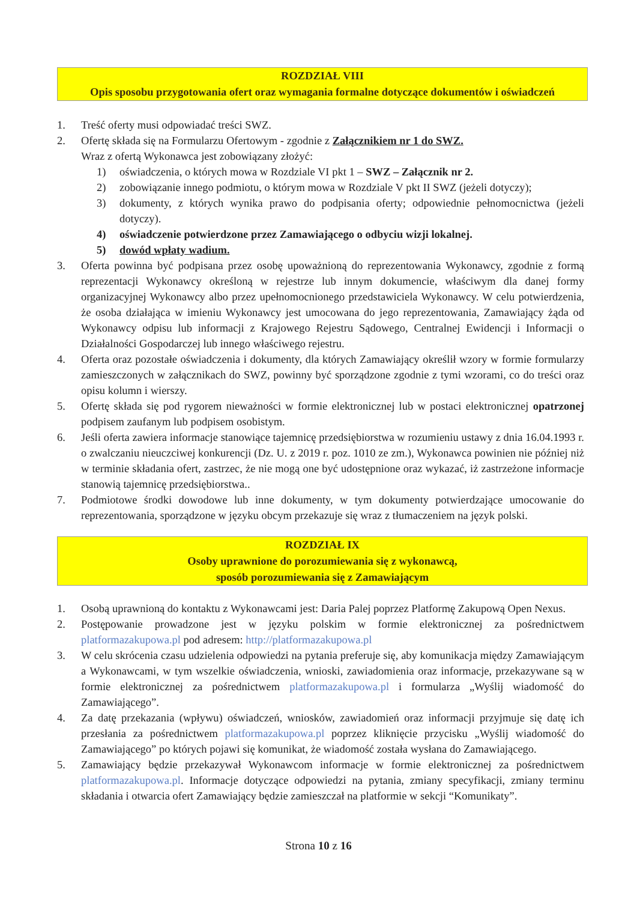ROZDZIAŁ VIII
Opis sposobu przygotowania ofert oraz wymagania formalne dotyczące dokumentów i oświadczeń
1. Treść oferty musi odpowiadać treści SWZ.
2. Ofertę składa się na Formularzu Ofertowym - zgodnie z Załącznikiem nr 1 do SWZ.
Wraz z ofertą Wykonawca jest zobowiązany złożyć:
1) oświadczenia, o których mowa w Rozdziale VI pkt 1 – SWZ – Załącznik nr 2.
2) zobowiązanie innego podmiotu, o którym mowa w Rozdziale V pkt II SWZ (jeżeli dotyczy);
3) dokumenty, z których wynika prawo do podpisania oferty; odpowiednie pełnomocnictwa (jeżeli dotyczy).
4) oświadczenie potwierdzone przez Zamawiającego o odbyciu wizji lokalnej.
5) dowód wpłaty wadium.
3. Oferta powinna być podpisana przez osobę upoważnioną do reprezentowania Wykonawcy, zgodnie z formą reprezentacji Wykonawcy określoną w rejestrze lub innym dokumencie, właściwym dla danej formy organizacyjnej Wykonawcy albo przez upełnomocnionego przedstawiciela Wykonawcy. W celu potwierdzenia, że osoba działająca w imieniu Wykonawcy jest umocowana do jego reprezentowania, Zamawiający żąda od Wykonawcy odpisu lub informacji z Krajowego Rejestru Sądowego, Centralnej Ewidencji i Informacji o Działalności Gospodarczej lub innego właściwego rejestru.
4. Oferta oraz pozostałe oświadczenia i dokumenty, dla których Zamawiający określił wzory w formie formularzy zamieszczonych w załącznikach do SWZ, powinny być sporządzone zgodnie z tymi wzorami, co do treści oraz opisu kolumn i wierszy.
5. Ofertę składa się pod rygorem nieważności w formie elektronicznej lub w postaci elektronicznej opatrzonej podpisem zaufanym lub podpisem osobistym.
6. Jeśli oferta zawiera informacje stanowiące tajemnicę przedsiębiorstwa w rozumieniu ustawy z dnia 16.04.1993 r. o zwalczaniu nieuczciwej konkurencji (Dz. U. z 2019 r. poz. 1010 ze zm.), Wykonawca powinien nie później niż w terminie składania ofert, zastrzec, że nie mogą one być udostępnione oraz wykazać, iż zastrzeżone informacje stanowią tajemnicę przedsiębiorstwa..
7. Podmiotowe środki dowodowe lub inne dokumenty, w tym dokumenty potwierdzające umocowanie do reprezentowania, sporządzone w języku obcym przekazuje się wraz z tłumaczeniem na język polski.
ROZDZIAŁ IX
Osoby uprawnione do porozumiewania się z wykonawcą,
sposób porozumiewania się z Zamawiającym
1. Osobą uprawnioną do kontaktu z Wykonawcami jest: Daria Palej poprzez Platformę Zakupową Open Nexus.
2. Postępowanie prowadzone jest w języku polskim w formie elektronicznej za pośrednictwem platformazakupowa.pl pod adresem: http://platformazakupowa.pl
3. W celu skrócenia czasu udzielenia odpowiedzi na pytania preferuje się, aby komunikacja między Zamawiającym a Wykonawcami, w tym wszelkie oświadczenia, wnioski, zawiadomienia oraz informacje, przekazywane są w formie elektronicznej za pośrednictwem platformazakupowa.pl i formularza „Wyślij wiadomość do Zamawiającego”.
4. Za datę przekazania (wpływu) oświadczeń, wniosków, zawiadomień oraz informacji przyjmuje się datę ich przesłania za pośrednictwem platformazakupowa.pl poprzez kliknięcie przycisku „Wyślij wiadomość do Zamawiającego” po których pojawi się komunikat, że wiadomość została wysłana do Zamawiającego.
5. Zamawiający będzie przekazywał Wykonawcom informacje w formie elektronicznej za pośrednictwem platformazakupowa.pl. Informacje dotyczące odpowiedzi na pytania, zmiany specyfikacji, zmiany terminu składania i otwarcia ofert Zamawiający będzie zamieszczał na platformie w sekcji “Komunikaty”.
Strona 10 z 16